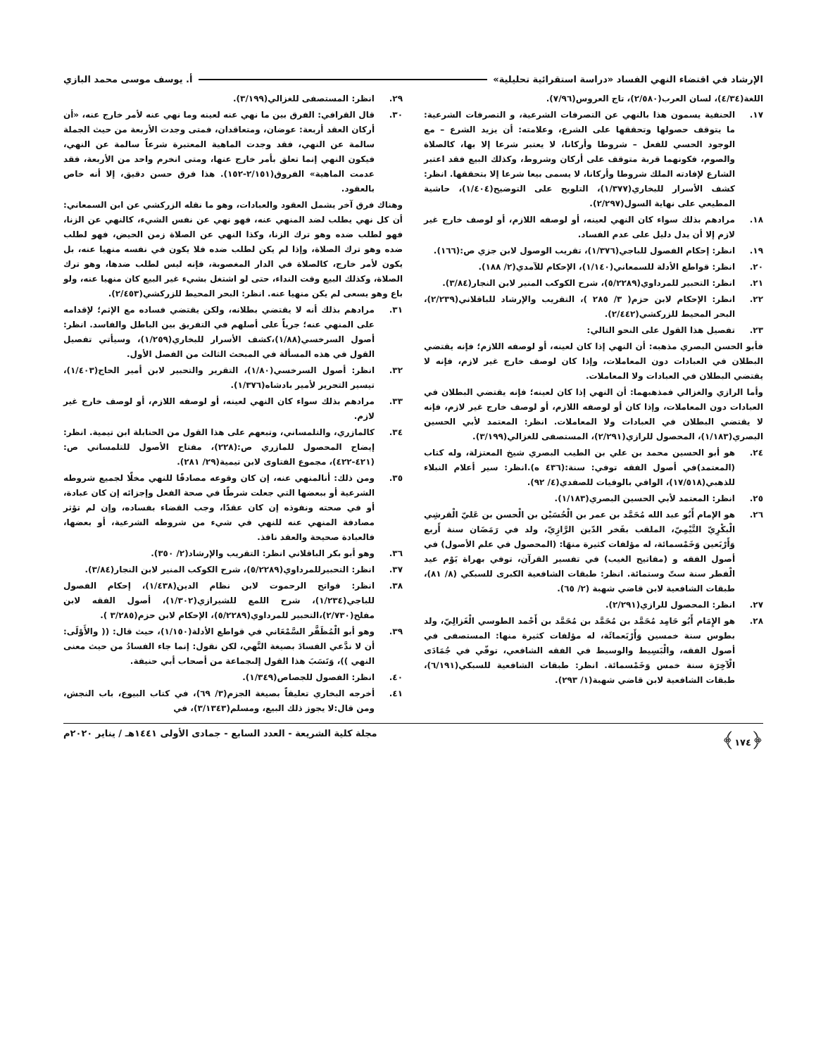الإرشاد في اقتضاء النهي الفساد «دراسة استقرائية تحليلية» أ. يوسف موسى محمد البازي
اللغة(٤/٣٤)، لسان العرب(٢/٥٨٠)، تاج العروس(٧/٩٦).
١٧. الحنفية يسمون هذا بالنهي عن التصرفات الشرعية، و التصرفات الشرعية: ما يتوقف حصولها وتحققها على الشرع، وعلامته: أن يزيد الشرع – مع الوجود الحسي للفعل – شروطا وأركانا، لا يعتبر شرعا إلا بها، كالصلاة والصوم، فكونهما قربة متوقف على أركان وشروط، وكذلك البيع فقد اعتبر الشارع لإفادته الملك شروطا وأركانا، لا يسمى بيعا شرعا إلا بتحققها. انظر: كشف الأسرار للبخاري(١/٣٧٧)، التلويح على التوضيح(١/٤٠٤)، حاشية المطيعي على نهاية السول(٢/٢٩٧).
١٨. مرادهم بذلك سواء كان النهي لعينه، أو لوصفه اللازم، أو لوصف خارج غير لازم إلا أن يدل دليل على عدم الفساد.
١٩. انظر: إحكام الفصول للباجي(١/٣٧٦)، تقريب الوصول لابن جزي ص:(١٦٦).
٢٠. انظر: قواطع الأدلة للسمعاني(١/١٤٠)، الإحكام للآمدي(٢/ ١٨٨).
٢١. انظر: التحبير للمرداوي(٥/٢٢٨٩)، شرح الكوكب المنير لابن النجار(٣/٨٤).
٢٢. انظر: الإحكام لابن حزم( ٣/ ٢٨٥ )، التقريب والإرشاد للباقلاني(٢/٢٣٩)، البحر المحيط للزركشي(٢/٤٤٢).
٢٣. تفصيل هذا القول على النحو التالي:
فأبو الحسن البصري مذهبه: أن النهي إذا كان لعينه، أو لوصفه اللازم؛ فإنه يقتضي البطلان في العبادات دون المعاملات، وإذا كان لوصف خارج غير لازم، فإنه لا يقتضي البطلان في العبادات ولا المعاملات.
وأما الرازي والغزالي فمذهبهما: أن النهي إذا كان لعينه؛ فإنه يقتضي البطلان في العبادات دون المعاملات، وإذا كان أو لوصفه اللازم، أو لوصف خارج غير لازم، فإنه لا يقتضي البطلان في العبادات ولا المعاملات. انظر: المعتمد لأبي الحسين البصري(١/١٨٣)، المحصول للرازي(٢/٢٩١)، المستصفى للغزالي(٣/١٩٩).
٢٤. هو أبو الحسين محمد بن علي بن الطيب البصري شيخ المعتزلة، وله كتاب (المعتمد)في أصول الفقه توفي: سنة:(٤٣٦ ه).انظر: سير أعلام النبلاء للذهبي(١٧/٥١٨)، الوافي بالوفيات للصفدي(٤/ ٩٢).
٢٥. انظر: المعتمد لأبي الحسين البصري(١/١٨٣).
٢٦. هو الإمام أَبُو عبد الله مُحَمَّد بن عمر بن الْحُسَيْن بن الْحسن بن عَليّ الْقرشِي الْبكْرِيّ التَّيْمِيّ، الملقب بفَخر الدّين الرَّازِيّ، ولد في رَمَضَان سنة أَربع وَأَرْبَعين وَخَمْسمائة، له مؤلفات كثيرة منهَا: (المحصول في علم الأصول) في أصول الفقه و (مفاتيح الغيب) في تفسير القرآن، توفي بهراة يَوْم عيد الْفطر سنة ستّ وستمائة. انظر: طبقات الشافعية الكبرى للسبكي (٨/ ٨١)، طبقات الشافعية لابن قاضي شهبة (٢/ ٦٥).
٢٧. انظر: المحصول للرازي(٢/٢٩١).
٢٨. هو الإِمَام أَبُو حَامِد مُحَمَّد بن مُحَمَّد بن مُحَمَّد بن أَحْمد الطوسي الْغَزالِيّ، ولد بطوس سنة خمسين وَأَرْبَعمائَة، له مؤلفات كثيرة منها: المستصفى في أصول الفقه، والْبَسِيط والوسيط في الفقه الشافعي، توفّي في جُمَادَى الْآخِرَة سنة خمس وَخَمْسمائة. انظر: طبقات الشافعية للسبكي(٦/١٩١)، طبقات الشافعية لابن قاضي شهبة(١/ ٢٩٣).
٢٩. انظر: المستصفى للغزالي(٣/١٩٩).
٣٠. قال القرافي: الفرق بين ما نهي عنه لعينه وما نهي عنه لأمر خارج عنه، «أن أركان العقد أربعة: عوضان، ومتعاقدان، فمتى وجدت الأربعة من حيث الجملة سالمة عن النهي، فقد وجدت الماهية المعتبرة شرعاً سالمة عن النهي، فيكون النهي إنما تعلق بأمر خارج عنها، ومتى انخرم واحد من الأربعة، فقد عدمت الماهية» الفروق(٢/١٥١-١٥٢). هذا فرق حسن دقيق، إلا أنه خاص بالعقود.
وهناك فرق آخر يشمل العقود والعبادات، وهو ما نقله الزركشي عن ابن السمعاني: أن كل نهي يطلب لضد المنهي عنه، فهو نهي عن نفس الشيء، كالنهي عن الزنا، فهو لطلب ضده وهو ترك الزنا، وكذا النهي عن الصلاة زمن الحيض، فهو لطلب ضده وهو ترك الصلاة، وإذا لم يكن لطلب ضده فلا يكون في نفسه منهيا عنه، بل يكون لأمر خارج، كالصلاة في الدار المغصوبة، فإنه ليس لطلب ضدها، وهو ترك الصلاة، وكذلك البيع وقت النداء، حتى لو اشتغل بشيء غير البيع كان منهيا عنه، ولو باع وهو يسعى لم يكن منهيا عنه. انظر: البحر المحيط للزركشي(٢/٤٥٣).
٣١. مرادهم بذلك أنه لا يقتضي بطلانه، ولكن يقتضي فساده مع الإثم؛ لإقدامه على المنهي عنه؛ جرياً على أصلهم في التفريق بين الباطل والفاسد. انظر: أصول السرخسي(١/٨٨)،كشف الأسرار للبخاري(١/٢٥٩)، وسيأتي تفصيل القول في هذه المسألة في المبحث الثالث من الفصل الأول.
٣٢. انظر: أصول السرخسي(١/٨٠)، التقرير والتحبير لابن أمير الحاج(١/٤٠٣)، تيسير التحرير لأمير بادشاه(١/٣٧٦).
٣٣. مرادهم بذلك سواء كان النهي لعينه، أو لوصفه اللازم، أو لوصف خارج غير لازم.
٣٤. كالمازري، والتلمساني، وتبعهم على هذا القول من الحنابلة ابن تيمية. انظر: إيضاح المحصول للمازري ص:(٢٢٨)، مفتاح الأصول للتلمساني ص:(٤٢١-٤٢٢)، مجموع الفتاوى لابن تيمية(٢٩/ ٢٨١).
٣٥. ومن ذلك: أنالمنهي عنه، إن كان وقوعه مصادفًا للنهي مخلًا لجميع شروطه الشرعية أو ببعضها التي جعلت شرطًا في صحة الفعل وإجزائه إن كان عبادة، أو في صحته ونفوذه إن كان عقدًا، وجب القضاء بفساده، وإن لم تؤثر مصادفة المنهي عنه للنهي في شيء من شروطه الشرعية، أو بعضها، فالعبادة صحيحة والعقد نافذ.
٣٦. وهو أبو بكر الباقلاني انظر: التقريب والإرشاد(٢/ ٣٥٠).
٣٧. انظر: التحبيرللمرداوي(٥/٢٢٨٩)، شرح الكوكب المنير لابن النجار(٣/٨٤).
٣٨. انظر: فواتح الرحموت لابن نظام الدين(١/٤٣٨)، إحكام الفصول للباجي(١/٢٣٤)، شرح اللمع للشيرازي(١/٣٠٢)، أصول الفقه لابن مفلح(٢/٧٣٠)،التحبير للمرداوي(٥/٢٢٨٩)، الإحكام لابن حزم(٣/٢٨٥ ).
٣٩. وهو أبو الْمُظَفَّر السَّمْعَاني في قواطع الأدلة(١/١٥٠)، حيث قال: (( والأَوْلَى: أن لا ندَّعي الفسادَ بصيغة النَّهي، لكن نقول: إنما جاء الفسادُ من حيث معنى النهي ))، وَنَسَبَ هذا القول إلىجماعة من أصحاب أبي حنيفة.
٤٠. انظر: الفصول للجصاص(١/٣٤٩).
٤١. أخرجه البخاري تعليقاً بصيغة الجزم(٣/ ٦٩)، في كتاب البيوع، باب النجش، ومن قال:لا يجوز ذلك البيع، ومسلم(٣/١٣٤٣)، في
﴿١٧٤﴾ مجلة كلية الشريعة - العدد السابع - جمادى الأولى ١٤٤١هـ / يناير ٢٠٢٠م